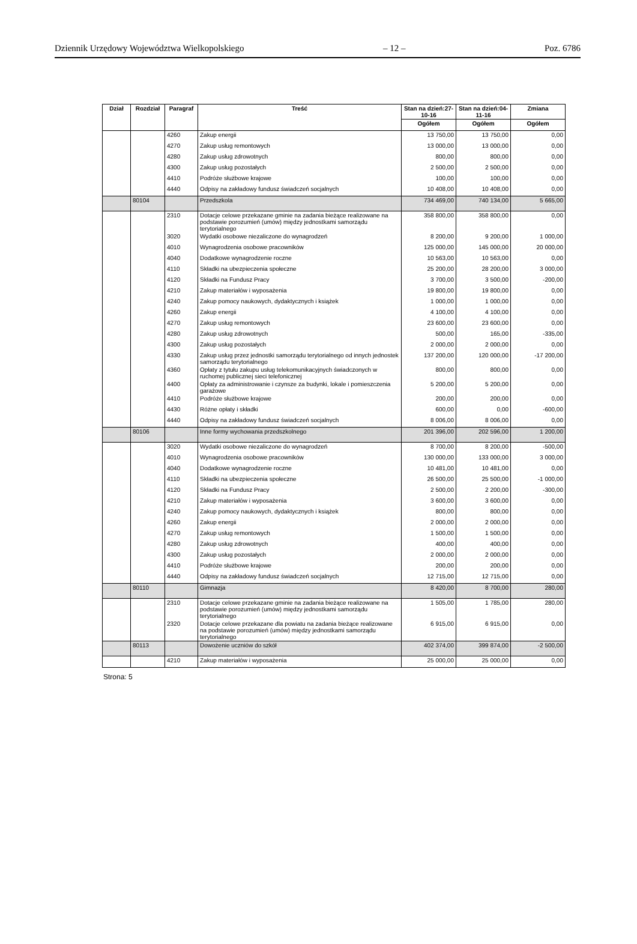Dziennik Urzędowy Województwa Wielkopolskiego – 12 – Poz. 6786
| Dział | Rozdział | Paragraf | Treść | Stan na dzień:27-10-16 | Stan na dzień:04-11-16 | Zmiana |
| --- | --- | --- | --- | --- | --- | --- |
| | | | | Ogółem | Ogółem | Ogółem |
| | | 4260 | Zakup energii | 13 750,00 | 13 750,00 | 0,00 |
| | | 4270 | Zakup usług remontowych | 13 000,00 | 13 000,00 | 0,00 |
| | | 4280 | Zakup usług zdrowotnych | 800,00 | 800,00 | 0,00 |
| | | 4300 | Zakup usług pozostałych | 2 500,00 | 2 500,00 | 0,00 |
| | | 4410 | Podróże służbowe krajowe | 100,00 | 100,00 | 0,00 |
| | | 4440 | Odpisy na zakładowy fundusz świadczeń socjalnych | 10 408,00 | 10 408,00 | 0,00 |
| | 80104 | | Przedszkola | 734 469,00 | 740 134,00 | 5 665,00 |
| | | 2310 | Dotacje celowe przekazane gminie na zadania bieżące realizowane na podstawie porozumień (umów) między jednostkami samorządu terytorialnego | 358 800,00 | 358 800,00 | 0,00 |
| | | 3020 | Wydatki osobowe niezaliczone do wynagrodzeń | 8 200,00 | 9 200,00 | 1 000,00 |
| | | 4010 | Wynagrodzenia osobowe pracowników | 125 000,00 | 145 000,00 | 20 000,00 |
| | | 4040 | Dodatkowe wynagrodzenie roczne | 10 563,00 | 10 563,00 | 0,00 |
| | | 4110 | Składki na ubezpieczenia społeczne | 25 200,00 | 28 200,00 | 3 000,00 |
| | | 4120 | Składki na Fundusz Pracy | 3 700,00 | 3 500,00 | -200,00 |
| | | 4210 | Zakup materiałów i wyposażenia | 19 800,00 | 19 800,00 | 0,00 |
| | | 4240 | Zakup pomocy naukowych, dydaktycznych i książek | 1 000,00 | 1 000,00 | 0,00 |
| | | 4260 | Zakup energii | 4 100,00 | 4 100,00 | 0,00 |
| | | 4270 | Zakup usług remontowych | 23 600,00 | 23 600,00 | 0,00 |
| | | 4280 | Zakup usług zdrowotnych | 500,00 | 165,00 | -335,00 |
| | | 4300 | Zakup usług pozostałych | 2 000,00 | 2 000,00 | 0,00 |
| | | 4330 | Zakup usług przez jednostki samorządu terytorialnego od innych jednostek samorządu terytorialnego | 137 200,00 | 120 000,00 | -17 200,00 |
| | | 4360 | Opłaty z tytułu zakupu usług telekomunikacyjnych świadczonych w ruchomej publicznej sieci telefonicznej | 800,00 | 800,00 | 0,00 |
| | | 4400 | Opłaty za administrowanie i czynsze za budynki, lokale i pomieszczenia garażowe | 5 200,00 | 5 200,00 | 0,00 |
| | | 4410 | Podróże służbowe krajowe | 200,00 | 200,00 | 0,00 |
| | | 4430 | Różne opłaty i składki | 600,00 | 0,00 | -600,00 |
| | | 4440 | Odpisy na zakładowy fundusz świadczeń socjalnych | 8 006,00 | 8 006,00 | 0,00 |
| | 80106 | | Inne formy wychowania przedszkolnego | 201 396,00 | 202 596,00 | 1 200,00 |
| | | 3020 | Wydatki osobowe niezaliczone do wynagrodzeń | 8 700,00 | 8 200,00 | -500,00 |
| | | 4010 | Wynagrodzenia osobowe pracowników | 130 000,00 | 133 000,00 | 3 000,00 |
| | | 4040 | Dodatkowe wynagrodzenie roczne | 10 481,00 | 10 481,00 | 0,00 |
| | | 4110 | Składki na ubezpieczenia społeczne | 26 500,00 | 25 500,00 | -1 000,00 |
| | | 4120 | Składki na Fundusz Pracy | 2 500,00 | 2 200,00 | -300,00 |
| | | 4210 | Zakup materiałów i wyposażenia | 3 600,00 | 3 600,00 | 0,00 |
| | | 4240 | Zakup pomocy naukowych, dydaktycznych i książek | 800,00 | 800,00 | 0,00 |
| | | 4260 | Zakup energii | 2 000,00 | 2 000,00 | 0,00 |
| | | 4270 | Zakup usług remontowych | 1 500,00 | 1 500,00 | 0,00 |
| | | 4280 | Zakup usług zdrowotnych | 400,00 | 400,00 | 0,00 |
| | | 4300 | Zakup usług pozostałych | 2 000,00 | 2 000,00 | 0,00 |
| | | 4410 | Podróże służbowe krajowe | 200,00 | 200,00 | 0,00 |
| | | 4440 | Odpisy na zakładowy fundusz świadczeń socjalnych | 12 715,00 | 12 715,00 | 0,00 |
| | 80110 | | Gimnazja | 8 420,00 | 8 700,00 | 280,00 |
| | | 2310 | Dotacje celowe przekazane gminie na zadania bieżące realizowane na podstawie porozumień (umów) między jednostkami samorządu terytorialnego | 1 505,00 | 1 785,00 | 280,00 |
| | | 2320 | Dotacje celowe przekazane dla powiatu na zadania bieżące realizowane na podstawie porozumień (umów) między jednostkami samorządu terytorialnego | 6 915,00 | 6 915,00 | 0,00 |
| | 80113 | | Dowożenie uczniów do szkół | 402 374,00 | 399 874,00 | -2 500,00 |
| | | 4210 | Zakup materiałów i wyposażenia | 25 000,00 | 25 000,00 | 0,00 |
Strona: 5